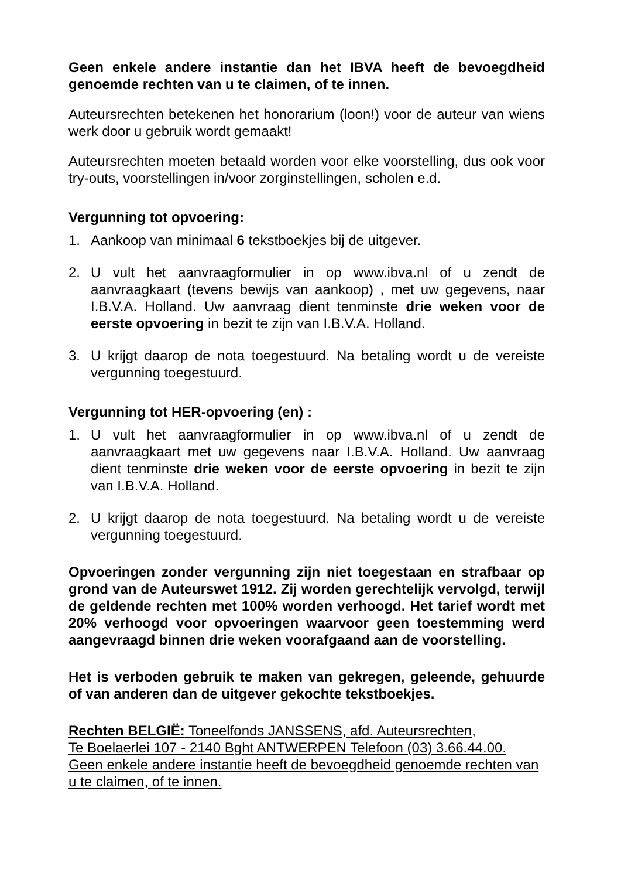Geen enkele andere instantie dan het IBVA heeft de bevoegdheid genoemde rechten van u te claimen, of te innen.
Auteursrechten betekenen het honorarium (loon!) voor de auteur van wiens werk door u gebruik wordt gemaakt!
Auteursrechten moeten betaald worden voor elke voorstelling, dus ook voor try-outs, voorstellingen in/voor zorginstellingen, scholen e.d.
Vergunning tot opvoering:
1. Aankoop van minimaal 6 tekstboekjes bij de uitgever.
2. U vult het aanvraagformulier in op www.ibva.nl of u zendt de aanvraagkaart (tevens bewijs van aankoop) , met uw gegevens, naar I.B.V.A. Holland. Uw aanvraag dient tenminste drie weken voor de eerste opvoering in bezit te zijn van I.B.V.A. Holland.
3. U krijgt daarop de nota toegestuurd. Na betaling wordt u de vereiste vergunning toegestuurd.
Vergunning tot HER-opvoering (en) :
1. U vult het aanvraagformulier in op www.ibva.nl of u zendt de aanvraagkaart met uw gegevens naar I.B.V.A. Holland. Uw aanvraag dient tenminste drie weken voor de eerste opvoering in bezit te zijn van I.B.V.A. Holland.
2. U krijgt daarop de nota toegestuurd. Na betaling wordt u de vereiste vergunning toegestuurd.
Opvoeringen zonder vergunning zijn niet toegestaan en strafbaar op grond van de Auteurswet 1912. Zij worden gerechtelijk vervolgd, terwijl de geldende rechten met 100% worden verhoogd. Het tarief wordt met 20% verhoogd voor opvoeringen waarvoor geen toestemming werd aangevraagd binnen drie weken voorafgaand aan de voorstelling.
Het is verboden gebruik te maken van gekregen, geleende, gehuurde of van anderen dan de uitgever gekochte tekstboekjes.
Rechten BELGIË: Toneelfonds JANSSENS, afd. Auteursrechten,
Te Boelaerlei 107 - 2140 Bght ANTWERPEN Telefoon (03) 3.66.44.00.
Geen enkele andere instantie heeft de bevoegdheid genoemde rechten van u te claimen, of te innen.